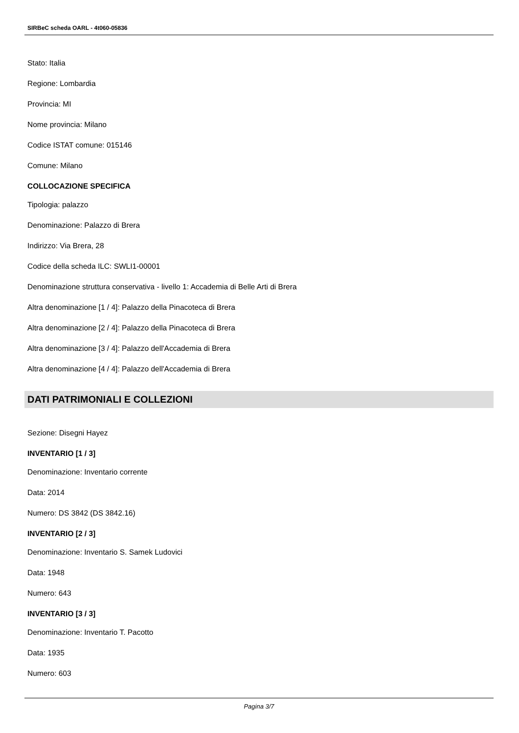SIRBeC scheda OARL - 4t060-05836
Stato: Italia
Regione: Lombardia
Provincia: MI
Nome provincia: Milano
Codice ISTAT comune: 015146
Comune: Milano
COLLOCAZIONE SPECIFICA
Tipologia: palazzo
Denominazione: Palazzo di Brera
Indirizzo: Via Brera, 28
Codice della scheda ILC: SWLI1-00001
Denominazione struttura conservativa - livello 1: Accademia di Belle Arti di Brera
Altra denominazione [1 / 4]: Palazzo della Pinacoteca di Brera
Altra denominazione [2 / 4]: Palazzo della Pinacoteca di Brera
Altra denominazione [3 / 4]: Palazzo dell'Accademia di Brera
Altra denominazione [4 / 4]: Palazzo dell'Accademia di Brera
DATI PATRIMONIALI E COLLEZIONI
Sezione: Disegni Hayez
INVENTARIO [1 / 3]
Denominazione: Inventario corrente
Data: 2014
Numero: DS 3842 (DS 3842.16)
INVENTARIO [2 / 3]
Denominazione: Inventario S. Samek Ludovici
Data: 1948
Numero: 643
INVENTARIO [3 / 3]
Denominazione: Inventario T. Pacotto
Data: 1935
Numero: 603
Pagina 3/7